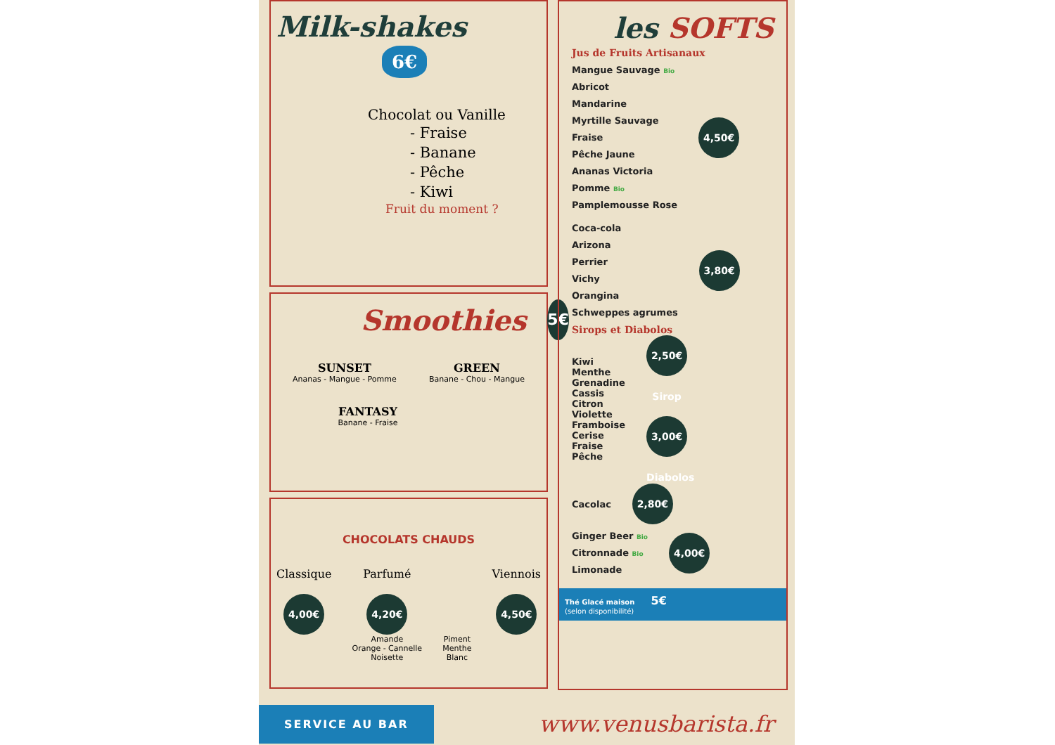Milk-shakes
6€
Chocolat ou Vanille
- Fraise
- Banane
- Pêche
- Kiwi
Fruit du moment ?
Smoothies
5€
SUNSET
Ananas - Mangue - Pomme
GREEN
Banane - Chou - Mangue
FANTASY
Banane - Fraise
CHOCOLATS CHAUDS
Classique
4,00€
Parfumé
4,20€
Amande
Orange - Cannelle
Noisette
Piment
Menthe
Blanc
Viennois
4,50€
les SOFTS
Jus de Fruits Artisanaux
Mangue Sauvage Bio
Abricot
Mandarine
Myrtille Sauvage
Fraise
Pêche Jaune
Ananas Victoria
Pomme Bio
Pamplemousse Rose
4,50€
Coca-cola
Arizona
Perrier
Vichy
Orangina
Schweppes agrumes
3,80€
Sirops et Diabolos
Kiwi
Menthe
Grenadine
Cassis
Citron
Violette
Framboise
Cerise
Fraise
Pêche
2,50€ Sirop
3,00€ Diabolos
Cacolac
2,80€
Ginger Beer Bio
Citronnade Bio
Limonade
4,00€
Thé Glacé maison 5€
(selon disponibilité)
SERVICE AU BAR
www.venusbarista.fr